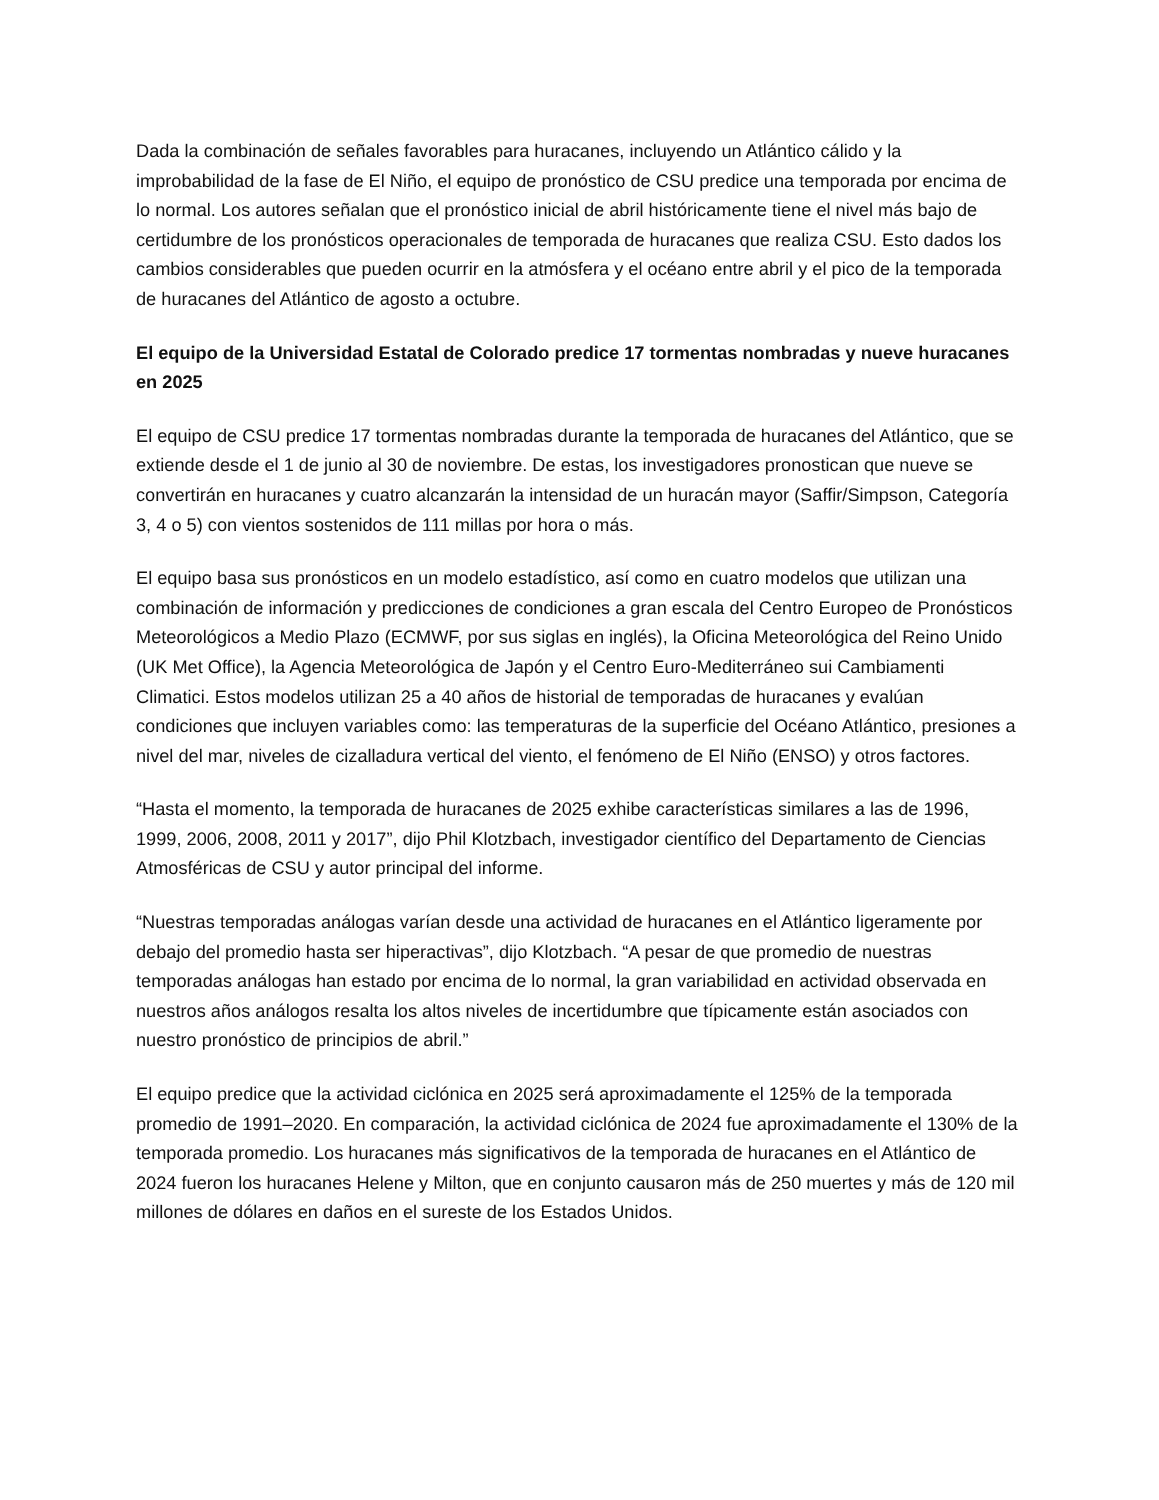Dada la combinación de señales favorables para huracanes, incluyendo un Atlántico cálido y la improbabilidad de la fase de El Niño, el equipo de pronóstico de CSU predice una temporada por encima de lo normal. Los autores señalan que el pronóstico inicial de abril históricamente tiene el nivel más bajo de certidumbre de los pronósticos operacionales de temporada de huracanes que realiza CSU. Esto dados los cambios considerables que pueden ocurrir en la atmósfera y el océano entre abril y el pico de la temporada de huracanes del Atlántico de agosto a octubre.
El equipo de la Universidad Estatal de Colorado predice 17 tormentas nombradas y nueve huracanes en 2025
El equipo de CSU predice 17 tormentas nombradas durante la temporada de huracanes del Atlántico, que se extiende desde el 1 de junio al 30 de noviembre. De estas, los investigadores pronostican que nueve se convertirán en huracanes y cuatro alcanzarán la intensidad de un huracán mayor (Saffir/Simpson, Categoría 3, 4 o 5) con vientos sostenidos de 111 millas por hora o más.
El equipo basa sus pronósticos en un modelo estadístico, así como en cuatro modelos que utilizan una combinación de información y predicciones de condiciones a gran escala del Centro Europeo de Pronósticos Meteorológicos a Medio Plazo (ECMWF, por sus siglas en inglés), la Oficina Meteorológica del Reino Unido (UK Met Office), la Agencia Meteorológica de Japón y el Centro Euro-Mediterráneo sui Cambiamenti Climatici. Estos modelos utilizan 25 a 40 años de historial de temporadas de huracanes y evalúan condiciones que incluyen variables como: las temperaturas de la superficie del Océano Atlántico, presiones a nivel del mar, niveles de cizalladura vertical del viento, el fenómeno de El Niño (ENSO) y otros factores.
“Hasta el momento, la temporada de huracanes de 2025 exhibe características similares a las de 1996, 1999, 2006, 2008, 2011 y 2017”, dijo Phil Klotzbach, investigador científico del Departamento de Ciencias Atmosféricas de CSU y autor principal del informe.
“Nuestras temporadas análogas varían desde una actividad de huracanes en el Atlántico ligeramente por debajo del promedio hasta ser hiperactivas”, dijo Klotzbach. “A pesar de que promedio de nuestras temporadas análogas han estado por encima de lo normal, la gran variabilidad en actividad observada en nuestros años análogos resalta los altos niveles de incertidumbre que típicamente están asociados con nuestro pronóstico de principios de abril.”
El equipo predice que la actividad ciclónica en 2025 será aproximadamente el 125% de la temporada promedio de 1991–2020. En comparación, la actividad ciclónica de 2024 fue aproximadamente el 130% de la temporada promedio. Los huracanes más significativos de la temporada de huracanes en el Atlántico de 2024 fueron los huracanes Helene y Milton, que en conjunto causaron más de 250 muertes y más de 120 mil millones de dólares en daños en el sureste de los Estados Unidos.